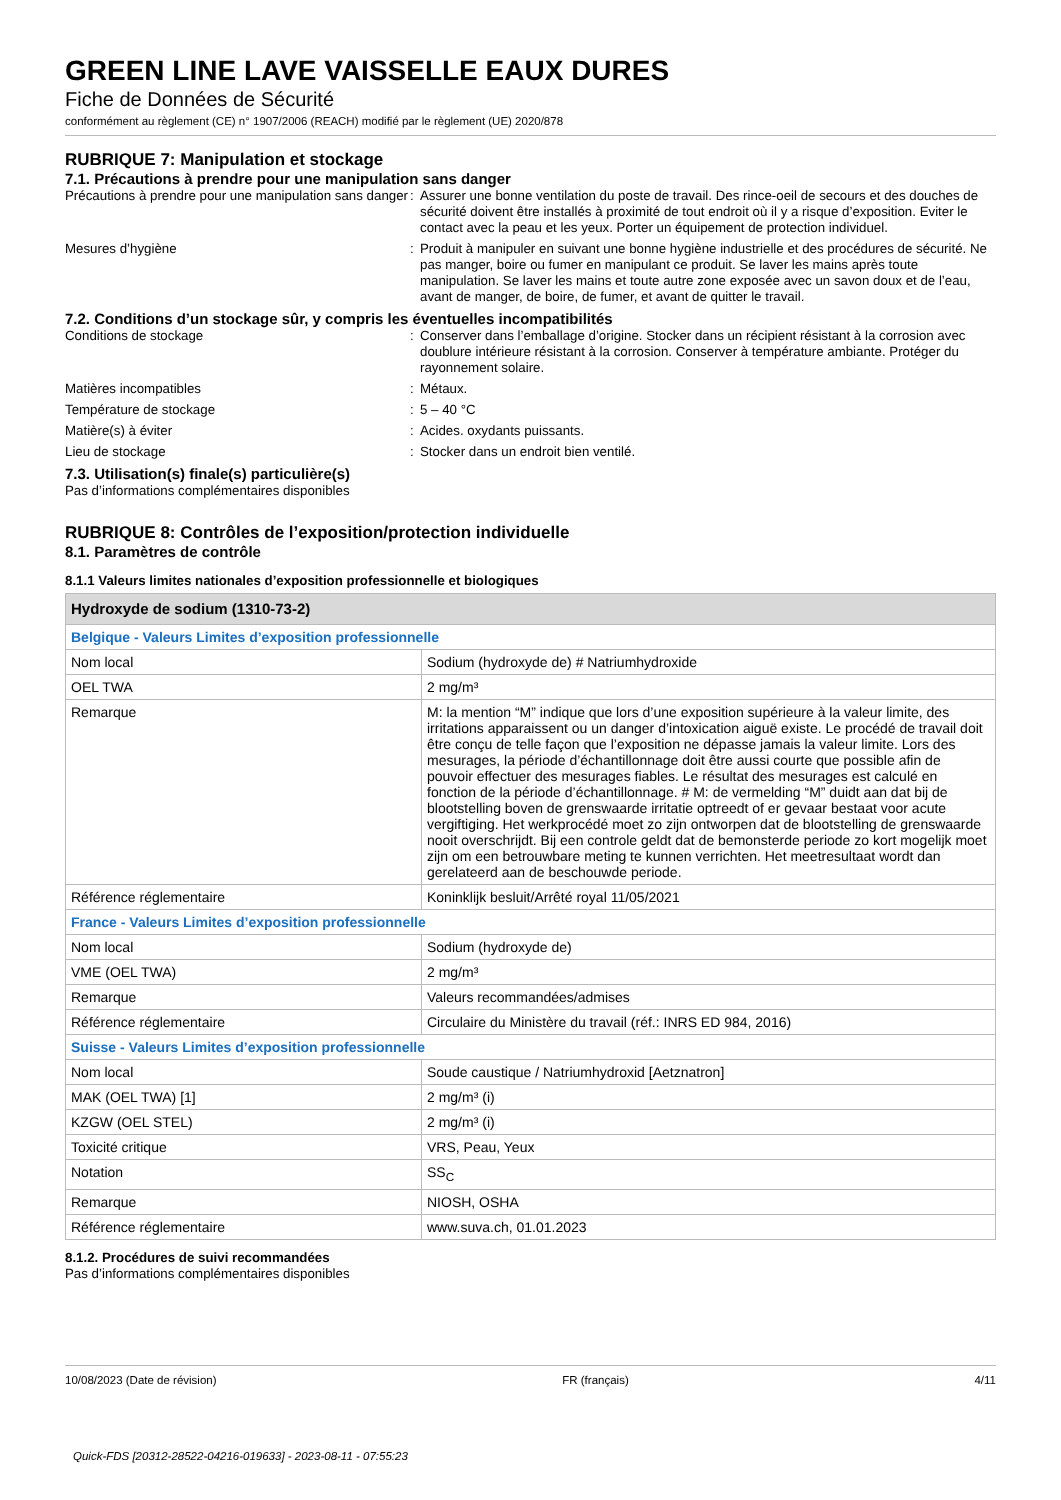GREEN LINE LAVE VAISSELLE EAUX DURES
Fiche de Données de Sécurité
conformément au règlement (CE) n° 1907/2006 (REACH) modifié par le règlement (UE) 2020/878
RUBRIQUE 7: Manipulation et stockage
7.1. Précautions à prendre pour une manipulation sans danger
Précautions à prendre pour une manipulation sans danger
: Assurer une bonne ventilation du poste de travail. Des rince-oeil de secours et des douches de sécurité doivent être installés à proximité de tout endroit où il y a risque d’exposition. Eviter le contact avec la peau et les yeux. Porter un équipement de protection individuel.
Mesures d’hygiène : Produit à manipuler en suivant une bonne hygiène industrielle et des procédures de sécurité. Ne pas manger, boire ou fumer en manipulant ce produit. Se laver les mains après toute manipulation. Se laver les mains et toute autre zone exposée avec un savon doux et de l’eau, avant de manger, de boire, de fumer, et avant de quitter le travail.
7.2. Conditions d’un stockage sûr, y compris les éventuelles incompatibilités
Conditions de stockage : Conserver dans l’emballage d’origine. Stocker dans un récipient résistant à la corrosion avec doublure intérieure résistant à la corrosion. Conserver à température ambiante. Protéger du rayonnement solaire.
Matières incompatibles : Métaux.
Température de stockage : 5 – 40 °C
Matière(s) à éviter : Acides. oxydants puissants.
Lieu de stockage : Stocker dans un endroit bien ventilé.
7.3. Utilisation(s) finale(s) particulière(s)
Pas d’informations complémentaires disponibles
RUBRIQUE 8: Contrôles de l’exposition/protection individuelle
8.1. Paramètres de contrôle
8.1.1 Valeurs limites nationales d’exposition professionnelle et biologiques
| Hydroxyde de sodium (1310-73-2) | |
| --- | --- |
| Belgique - Valeurs Limites d’exposition professionnelle | |
| Nom local | Sodium (hydroxyde de) # Natriumhydroxide |
| OEL TWA | 2 mg/m³ |
| Remarque | M: la mention “M” indique que lors d’une exposition supérieure à la valeur limite, des irritations apparaissent ou un danger d’intoxication aiguë existe. Le procédé de travail doit être conçu de telle façon que l’exposition ne dépasse jamais la valeur limite. Lors des mesurages, la période d’échantillonnage doit être aussi courte que possible afin de pouvoir effectuer des mesurages fiables. Le résultat des mesurages est calculé en fonction de la période d’échantillonnage. # M: de vermelding “M” duidt aan dat bij de blootstelling boven de grenswaarde irritatie optreedt of er gevaar bestaat voor acute vergiftiging. Het werkprocédé moet zo zijn ontworpen dat de blootstelling de grenswaarde nooit overschrijdt. Bij een controle geldt dat de bemonsterde periode zo kort mogelijk moet zijn om een betrouwbare meting te kunnen verrichten. Het meetresultaat wordt dan gerelateerd aan de beschouwde periode. |
| Référence réglementaire | Koninklijk besluit/Arrêté royal 11/05/2021 |
| France - Valeurs Limites d’exposition professionnelle | |
| Nom local | Sodium (hydroxyde de) |
| VME (OEL TWA) | 2 mg/m³ |
| Remarque | Valeurs recommandées/admises |
| Référence réglementaire | Circulaire du Ministère du travail (réf.: INRS ED 984, 2016) |
| Suisse - Valeurs Limites d’exposition professionnelle | |
| Nom local | Soude caustique / Natriumhydroxid [Aetznatron] |
| MAK (OEL TWA) [1] | 2 mg/m³ (i) |
| KZGW (OEL STEL) | 2 mg/m³ (i) |
| Toxicité critique | VRS, Peau, Yeux |
| Notation | SS<sub>C</sub> |
| Remarque | NIOSH, OSHA |
| Référence réglementaire | www.suva.ch, 01.01.2023 |
8.1.2. Procédures de suivi recommandées
Pas d’informations complémentaires disponibles
10/08/2023 (Date de révision) FR (français) 4/11
Quick-FDS [20312-28522-04216-019633] - 2023-08-11 - 07:55:23